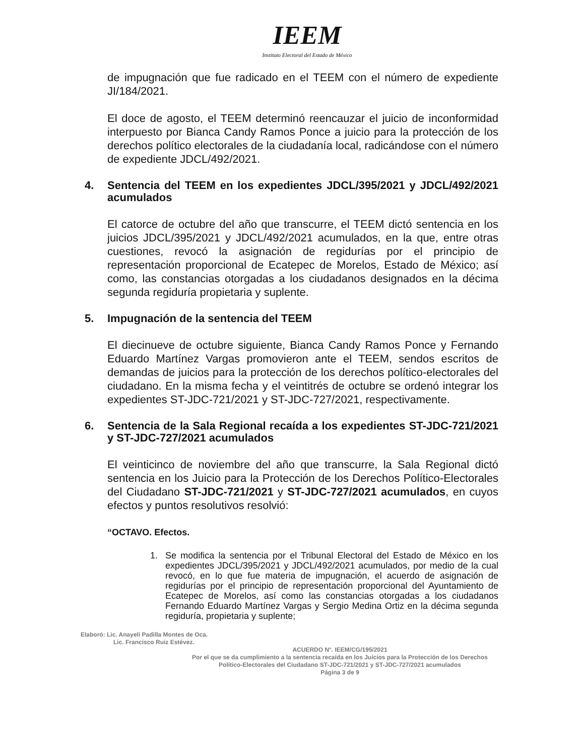IEEM
Instituto Electoral del Estado de México
de impugnación que fue radicado en el TEEM con el número de expediente JI/184/2021.
El doce de agosto, el TEEM determinó reencauzar el juicio de inconformidad interpuesto por Bianca Candy Ramos Ponce a juicio para la protección de los derechos político electorales de la ciudadanía local, radicándose con el número de expediente JDCL/492/2021.
4. Sentencia del TEEM en los expedientes JDCL/395/2021 y JDCL/492/2021 acumulados
El catorce de octubre del año que transcurre, el TEEM dictó sentencia en los juicios JDCL/395/2021 y JDCL/492/2021 acumulados, en la que, entre otras cuestiones, revocó la asignación de regidurías por el principio de representación proporcional de Ecatepec de Morelos, Estado de México; así como, las constancias otorgadas a los ciudadanos designados en la décima segunda regiduría propietaria y suplente.
5. Impugnación de la sentencia del TEEM
El diecinueve de octubre siguiente, Bianca Candy Ramos Ponce y Fernando Eduardo Martínez Vargas promovieron ante el TEEM, sendos escritos de demandas de juicios para la protección de los derechos político-electorales del ciudadano. En la misma fecha y el veintitrés de octubre se ordenó integrar los expedientes ST-JDC-721/2021 y ST-JDC-727/2021, respectivamente.
6. Sentencia de la Sala Regional recaída a los expedientes ST-JDC-721/2021 y ST-JDC-727/2021 acumulados
El veinticinco de noviembre del año que transcurre, la Sala Regional dictó sentencia en los Juicio para la Protección de los Derechos Político-Electorales del Ciudadano ST-JDC-721/2021 y ST-JDC-727/2021 acumulados, en cuyos efectos y puntos resolutivos resolvió:
“OCTAVO. Efectos.
1. Se modifica la sentencia por el Tribunal Electoral del Estado de México en los expedientes JDCL/395/2021 y JDCL/492/2021 acumulados, por medio de la cual revocó, en lo que fue materia de impugnación, el acuerdo de asignación de regidurías por el principio de representación proporcional del Ayuntamiento de Ecatepec de Morelos, así como las constancias otorgadas a los ciudadanos Fernando Eduardo Martínez Vargas y Sergio Medina Ortiz en la décima segunda regiduría, propietaria y suplente;
Elaboró: Lic. Anayeli Padilla Montes de Oca.
Lic. Francisco Ruiz Estévez.
ACUERDO N°. IEEM/CG/195/2021
Por el que se da cumplimiento a la sentencia recaída en los Juicios para la Protección de los Derechos
Político-Electorales del Ciudadano ST-JDC-721/2021 y ST-JDC-727/2021 acumulados
Página 3 de 9